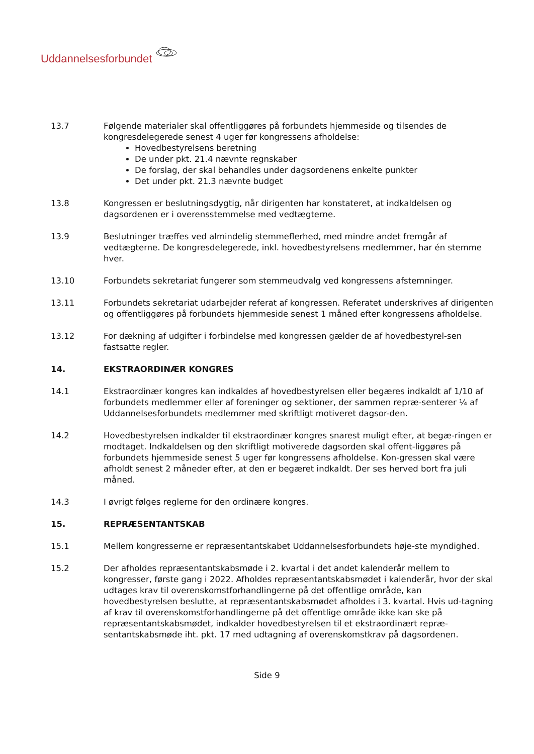Uddannelsesforbundet
13.7 Følgende materialer skal offentliggøres på forbundets hjemmeside og tilsendes de kongresdelegerede senest 4 uger før kongressens afholdelse:
Hovedbestyrelsens beretning
De under pkt. 21.4 nævnte regnskaber
De forslag, der skal behandles under dagsordenens enkelte punkter
Det under pkt. 21.3 nævnte budget
13.8 Kongressen er beslutningsdygtig, når dirigenten har konstateret, at indkaldelsen og dagsordenen er i overensstemmelse med vedtægterne.
13.9 Beslutninger træffes ved almindelig stemmeflerhed, med mindre andet fremgår af vedtægterne. De kongresdelegerede, inkl. hovedbestyrelsens medlemmer, har én stemme hver.
13.10 Forbundets sekretariat fungerer som stemmeudvalg ved kongressens afstemninger.
13.11 Forbundets sekretariat udarbejder referat af kongressen. Referatet underskrives af dirigenten og offentliggøres på forbundets hjemmeside senest 1 måned efter kongressens afholdelse.
13.12 For dækning af udgifter i forbindelse med kongressen gælder de af hovedbestyrel-sen fastsatte regler.
14. EKSTRAORDINÆR KONGRES
14.1 Ekstraordinær kongres kan indkaldes af hovedbestyrelsen eller begæres indkaldt af 1/10 af forbundets medlemmer eller af foreninger og sektioner, der sammen repræ-senterer ¼ af Uddannelsesforbundets medlemmer med skriftligt motiveret dagsor-den.
14.2 Hovedbestyrelsen indkalder til ekstraordinær kongres snarest muligt efter, at begæ-ringen er modtaget. Indkaldelsen og den skriftligt motiverede dagsorden skal offent-liggøres på forbundets hjemmeside senest 5 uger før kongressens afholdelse. Kon-gressen skal være afholdt senest 2 måneder efter, at den er begæret indkaldt. Der ses herved bort fra juli måned.
14.3 I øvrigt følges reglerne for den ordinære kongres.
15. REPRÆSENTANTSKAB
15.1 Mellem kongresserne er repræsentantskabet Uddannelsesforbundets høje-ste myndighed.
15.2 Der afholdes repræsentantskabsmøde i 2. kvartal i det andet kalenderår mellem to kongresser, første gang i 2022. Afholdes repræsentantskabsmødet i kalenderår, hvor der skal udtages krav til overenskomstforhandlingerne på det offentlige område, kan hovedbestyrelsen beslutte, at repræsentantskabsmødet afholdes i 3. kvartal. Hvis ud-tagning af krav til overenskomstforhandlingerne på det offentlige område ikke kan ske på repræsentantskabsmødet, indkalder hovedbestyrelsen til et ekstraordinært repræ-sentantskabsmøde iht. pkt. 17 med udtagning af overenskomstkrav på dagsordenen.
Side 9